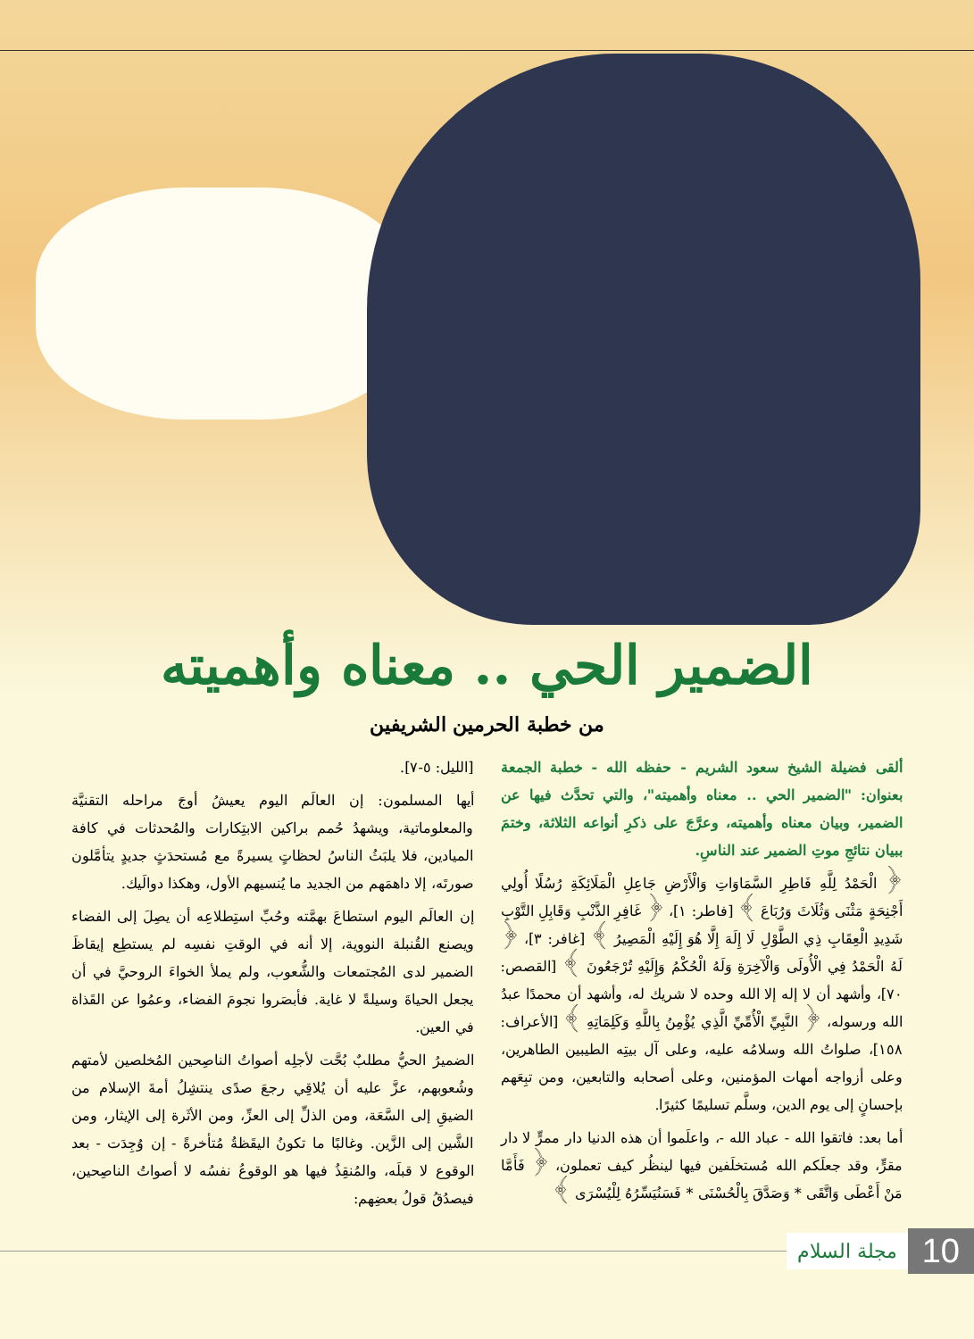الضمير الحي .. معناه وأهميته
من خطبة الحرمين الشريفين
ألقى فضيلة الشيخ سعود الشريم - حفظه الله - خطبة الجمعة بعنوان: "الضمير الحي .. معناه وأهميته"، والتي تحدَّث فيها عن الضمير، وبيان معناه وأهميته، وعرَّجَ على ذكرِ أنواعه الثلاثة، وختمَ ببيان نتائجِ موتِ الضمير عند الناسِ.
﴿ الْحَمْدُ لِلَّهِ فَاطِرِ السَّمَاوَاتِ وَالْأَرْضِ جَاعِلِ الْمَلَائِكَةِ رُسُلًا أُولِي أَجْنِحَةٍ مَثْنَى وَثُلَاثَ وَرُبَاعَ ﴾ [فاطر: ١]، ﴿ غَافِرِ الذَّنْبِ وَقَابِلِ التَّوْبِ شَدِيدِ الْعِقَابِ ذِي الطَّوْلِ لَا إِلَهَ إِلَّا هُوَ إِلَيْهِ الْمَصِيرُ ﴾ [غافر: ٣]، ﴿ لَهُ الْحَمْدُ فِي الْأُولَى وَالْآخِرَةِ وَلَهُ الْحُكْمُ وَإِلَيْهِ تُرْجَعُونَ ﴾ [القصص: ٧٠]، وأشهد أن لا إله إلا الله وحده لا شريك له، وأشهد أن محمدًا عبدُ الله ورسوله، ﴿ النَّبِيِّ الْأُمِّيِّ الَّذِي يُؤْمِنُ بِاللَّهِ وَكَلِمَاتِهِ ﴾ [الأعراف: ١٥٨]، صلواتُ الله وسلامُه عليه، وعلى آل بيتِه الطيبين الطاهرين، وعلى أزواجه أمهات المؤمنين، وعلى أصحابه والتابعين، ومن تبِعَهم بإحسانٍ إلى يوم الدين، وسلَّم تسليمًا كثيرًا.
أما بعد: فاتقوا الله - عباد الله -، واعلَموا أن هذه الدنيا دار ممرٍّ لا دار مقرٍّ، وقد جعلَكم الله مُستخلَفين فيها لينظُر كيف تعملون، ﴿ فَأَمَّا مَنْ أَعْطَى وَاتَّقَى * وَصَدَّقَ بِالْحُسْنَى * فَسَنُيَسِّرُهُ لِلْيُسْرَى ﴾
[الليل: ٥-٧].
أيها المسلمون: إن العالَم اليوم يعيشُ أوجَ مراحله التقنيَّة والمعلوماتية، ويشهدُ حُمم براكين الابتِكارات والمُحدثات في كافة الميادين، فلا يلبَثُ الناسُ لحظاتٍ يسيرةً مع مُستحدَثٍ جديدٍ يتأمَّلون صورتَه، إلا داهمَهم من الجديد ما يُنسيهم الأول، وهكذا دوالَيك.
إن العالَم اليوم استطاعَ بهمَّته وحُبِّ استِطلاعِه أن يصِلَ إلى الفضاء ويصنع القُنبلة النووية، إلا أنه في الوقتِ نفسِه لم يستطِع إيقاظَ الضمير لدى المُجتمعات والشُّعوب، ولم يملأ الخواءَ الروحيَّ في أن يجعل الحياةَ وسيلةً لا غاية. فأبصَروا نجومَ الفضاء، وعمُوا عن القَذاة في العين.
الضميرُ الحيُّ مطلبٌ بُحَّت لأجلِه أصواتُ الناصِحين المُخلصين لأمتهم وشُعوبهم، عزَّ عليه أن يُلاقِي رجعَ صدًى ينتشِلُ أمةَ الإسلام من الضيقِ إلى السَّعَة، ومن الذلِّ إلى العزِّ، ومن الأثَرة إلى الإيثار، ومن الشَّين إلى الزَّين. وغالبًا ما تكونُ اليقَظةُ مُتأخرةً - إن وُجِدَت - بعد الوقوع لا قبلَه، والمُنقِذُ فيها هو الوقوعُ نفسُه لا أصواتُ الناصِحين، فيصدُقُ قولُ بعضِهم:
10 مجلة السلام